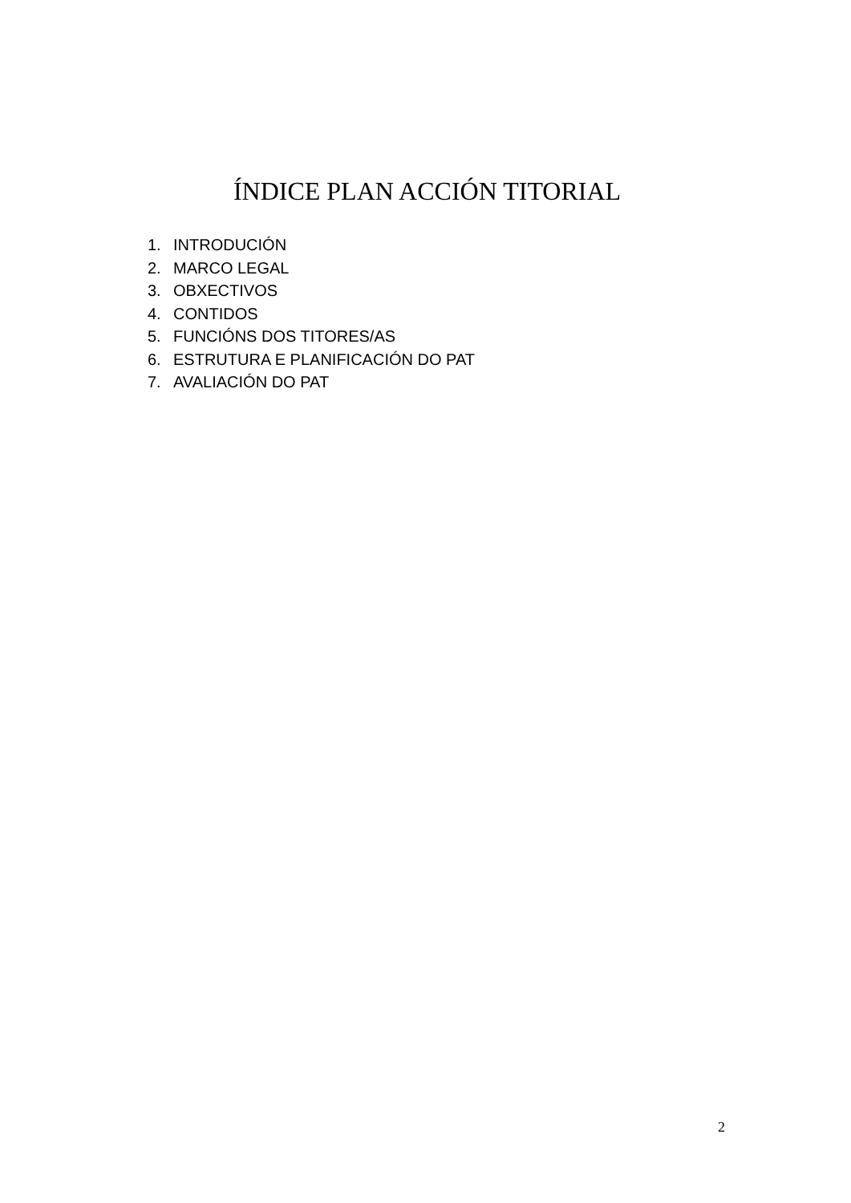ÍNDICE PLAN ACCIÓN TITORIAL
1. INTRODUCIÓN
2. MARCO LEGAL
3. OBXECTIVOS
4. CONTIDOS
5. FUNCIÓNS DOS TITORES/AS
6. ESTRUTURA E PLANIFICACIÓN DO PAT
7. AVALIACIÓN DO PAT
2